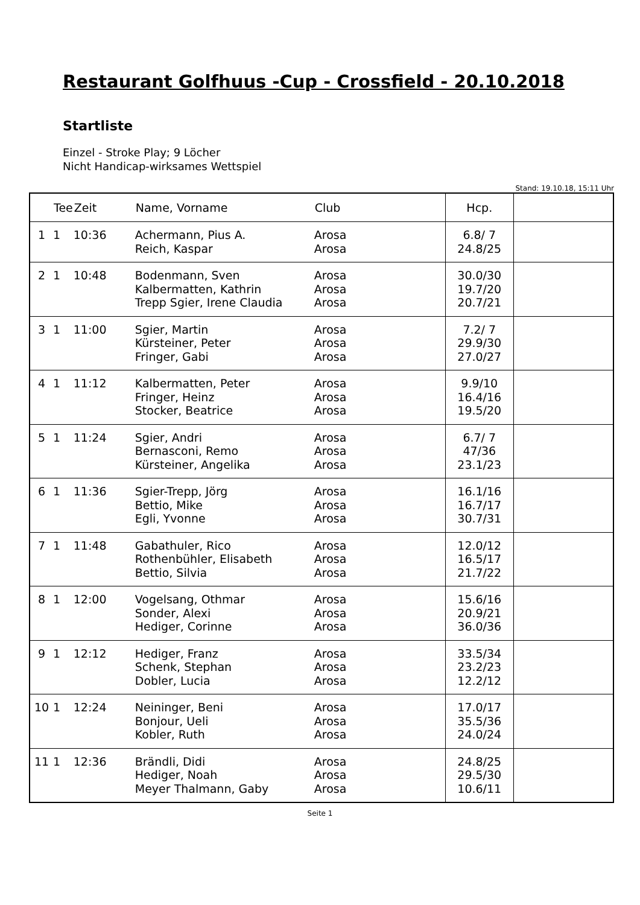Restaurant Golfhuus -Cup - Crossfield - 20.10.2018
Startliste
Einzel - Stroke Play; 9 Löcher
Nicht Handicap-wirksames Wettspiel
Stand: 19.10.18, 15:11 Uhr
| | Tee | Zeit | Name, Vorname | Club | Hcp. | |
| --- | --- | --- | --- | --- | --- | --- |
| 1 | 1 | 10:36 | Achermann, Pius A. Reich, Kaspar | Arosa Arosa | 6.8/ 7 24.8/25 | |
| 2 | 1 | 10:48 | Bodenmann, Sven Kalbermatten, Kathrin Trepp Sgier, Irene Claudia | Arosa Arosa Arosa | 30.0/30 19.7/20 20.7/21 | |
| 3 | 1 | 11:00 | Sgier, Martin Kürsteiner, Peter Fringer, Gabi | Arosa Arosa Arosa | 7.2/ 7 29.9/30 27.0/27 | |
| 4 | 1 | 11:12 | Kalbermatten, Peter Fringer, Heinz Stocker, Beatrice | Arosa Arosa Arosa | 9.9/10 16.4/16 19.5/20 | |
| 5 | 1 | 11:24 | Sgier, Andri Bernasconi, Remo Kürsteiner, Angelika | Arosa Arosa Arosa | 6.7/ 7 47/36 23.1/23 | |
| 6 | 1 | 11:36 | Sgier-Trepp, Jörg Bettio, Mike Egli, Yvonne | Arosa Arosa Arosa | 16.1/16 16.7/17 30.7/31 | |
| 7 | 1 | 11:48 | Gabathuler, Rico Rothenbühler, Elisabeth Bettio, Silvia | Arosa Arosa Arosa | 12.0/12 16.5/17 21.7/22 | |
| 8 | 1 | 12:00 | Vogelsang, Othmar Sonder, Alexi Hediger, Corinne | Arosa Arosa Arosa | 15.6/16 20.9/21 36.0/36 | |
| 9 | 1 | 12:12 | Hediger, Franz Schenk, Stephan Dobler, Lucia | Arosa Arosa Arosa | 33.5/34 23.2/23 12.2/12 | |
| 10 | 1 | 12:24 | Neininger, Beni Bonjour, Ueli Kobler, Ruth | Arosa Arosa Arosa | 17.0/17 35.5/36 24.0/24 | |
| 11 | 1 | 12:36 | Brändli, Didi Hediger, Noah Meyer Thalmann, Gaby | Arosa Arosa Arosa | 24.8/25 29.5/30 10.6/11 | |
Seite 1